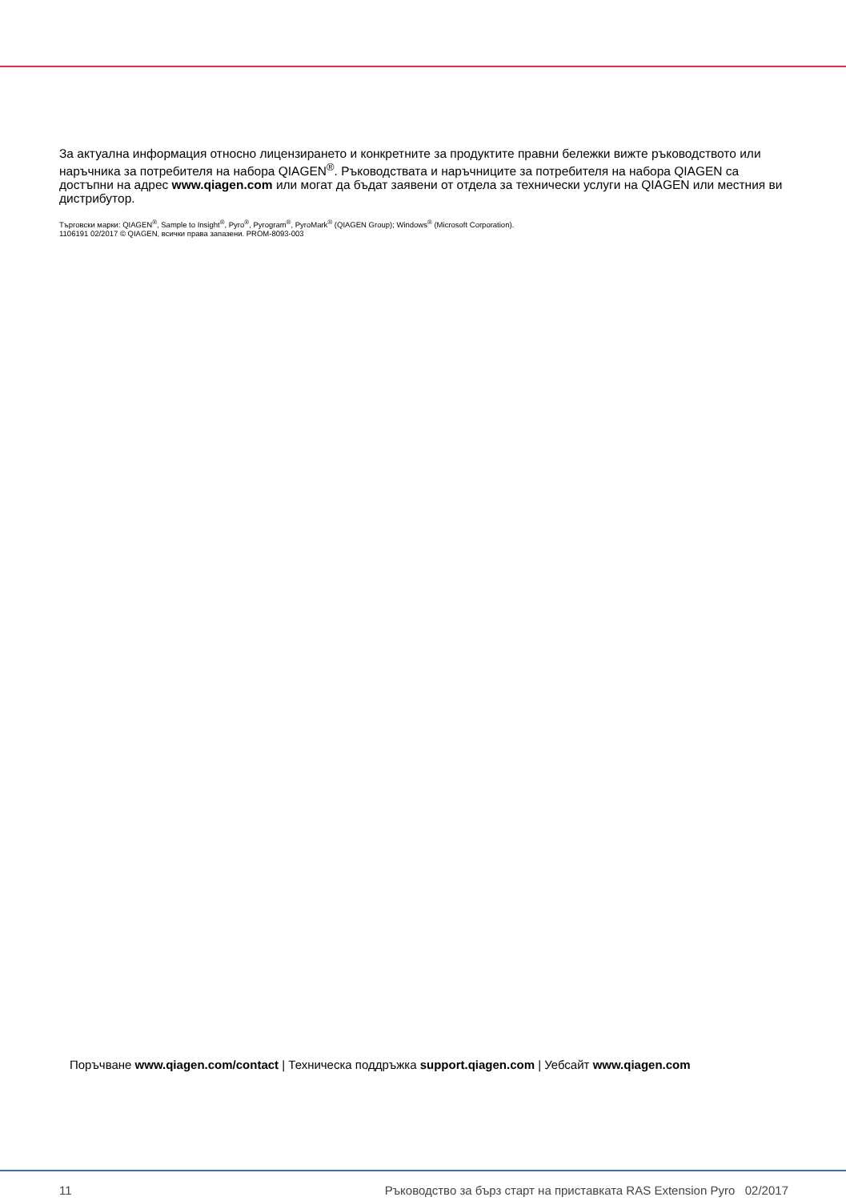За актуална информация относно лицензирането и конкретните за продуктите правни бележки вижте ръководството или наръчника за потребителя на набора QIAGEN<sup>®</sup>. Ръководствата и наръчниците за потребителя на набора QIAGEN са достъпни на адрес www.qiagen.com или могат да бъдат заявени от отдела за технически услуги на QIAGEN или местния ви дистрибутор.
Търговски марки: QIAGEN<sup>®</sup>, Sample to Insight<sup>®</sup>, Pyro<sup>®</sup>, Pyrogram<sup>®</sup>, PyroMark<sup>®</sup> (QIAGEN Group); Windows<sup>®</sup> (Microsoft Corporation).
1106191 02/2017 © QIAGEN, всички права запазени. PROM-8093-003
Поръчване www.qiagen.com/contact | Техническа поддръжка support.qiagen.com | Уебсайт www.qiagen.com
11 Ръководство за бърз старт на приставката RAS Extension Pyro 02/2017